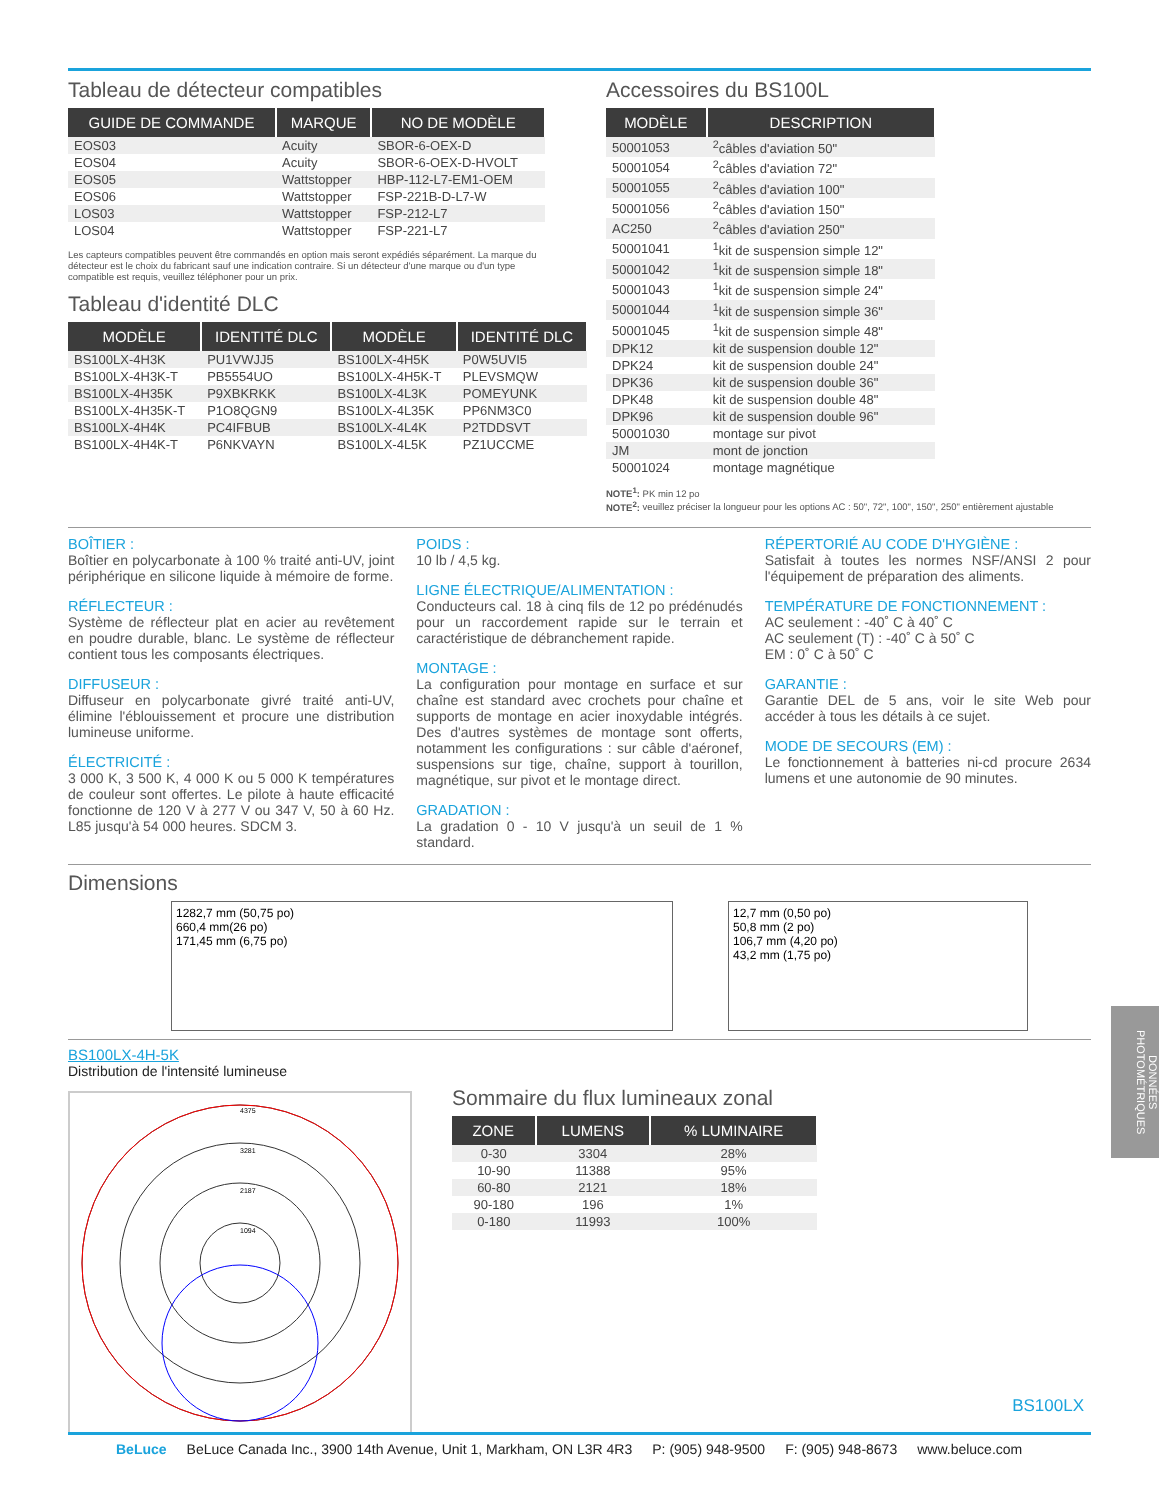Tableau de détecteur compatibles
| GUIDE DE COMMANDE | MARQUE | NO DE MODÈLE |
| --- | --- | --- |
| EOS03 | Acuity | SBOR-6-OEX-D |
| EOS04 | Acuity | SBOR-6-OEX-D-HVOLT |
| EOS05 | Wattstopper | HBP-112-L7-EM1-OEM |
| EOS06 | Wattstopper | FSP-221B-D-L7-W |
| LOS03 | Wattstopper | FSP-212-L7 |
| LOS04 | Wattstopper | FSP-221-L7 |
Les capteurs compatibles peuvent être commandés en option mais seront expédiés séparément. La marque du détecteur est le choix du fabricant sauf une indication contraire. Si un détecteur d'une marque ou d'un type compatible est requis, veuillez téléphoner pour un prix.
Tableau d'identité DLC
| MODÈLE | IDENTITÉ DLC | MODÈLE | IDENTITÉ DLC |
| --- | --- | --- | --- |
| BS100LX-4H3K | PU1VWJJ5 | BS100LX-4H5K | P0W5UVI5 |
| BS100LX-4H3K-T | PB5554UO | BS100LX-4H5K-T | PLEVSMQW |
| BS100LX-4H35K | P9XBKRKK | BS100LX-4L3K | POMEYUNK |
| BS100LX-4H35K-T | P1O8QGN9 | BS100LX-4L35K | PP6NM3C0 |
| BS100LX-4H4K | PC4IFBUB | BS100LX-4L4K | P2TDDSVT |
| BS100LX-4H4K-T | P6NKVAYN | BS100LX-4L5K | PZ1UCCME |
Accessoires du BS100L
| MODÈLE | DESCRIPTION |
| --- | --- |
| 50001053 | <sup>2</sup> câbles d'aviation 50" |
| 50001054 | <sup>2</sup> câbles d'aviation 72" |
| 50001055 | <sup>2</sup> câbles d'aviation 100" |
| 50001056 | <sup>2</sup> câbles d'aviation 150" |
| AC250 | <sup>2</sup> câbles d'aviation 250" |
| 50001041 | <sup>1</sup> kit de suspension simple 12" |
| 50001042 | <sup>1</sup> kit de suspension simple 18" |
| 50001043 | <sup>1</sup> kit de suspension simple 24" |
| 50001044 | <sup>1</sup> kit de suspension simple 36" |
| 50001045 | <sup>1</sup> kit de suspension simple 48" |
| DPK12 | kit de suspension double 12" |
| DPK24 | kit de suspension double 24" |
| DPK36 | kit de suspension double 36" |
| DPK48 | kit de suspension double 48" |
| DPK96 | kit de suspension double 96" |
| 50001030 | montage sur pivot |
| JM | mont de jonction |
| 50001024 | montage magnétique |
NOTE<sup>1</sup>: PK min 12 po
NOTE<sup>2</sup>: veuillez préciser la longueur pour les options AC : 50", 72", 100", 150", 250" entièrement ajustable
BOÎTIER :
Boîtier en polycarbonate à 100 % traité anti-UV, joint périphérique en silicone liquide à mémoire de forme.
RÉFLECTEUR :
Système de réflecteur plat en acier au revêtement en poudre durable, blanc. Le système de réflecteur contient tous les composants électriques.
DIFFUSEUR :
Diffuseur en polycarbonate givré traité anti-UV, élimine l'éblouissement et procure une distribution lumineuse uniforme.
ÉLECTRICITÉ :
3 000 K, 3 500 K, 4 000 K ou 5 000 K températures de couleur sont offertes. Le pilote à haute efficacité fonctionne de 120 V à 277 V ou 347 V, 50 à 60 Hz. L85 jusqu'à 54 000 heures. SDCM 3.
POIDS :
10 lb / 4,5 kg.
LIGNE ÉLECTRIQUE/ALIMENTATION :
Conducteurs cal. 18 à cinq fils de 12 po prédénudés pour un raccordement rapide sur le terrain et caractéristique de débranchement rapide.
MONTAGE :
La configuration pour montage en surface et sur chaîne est standard avec crochets pour chaîne et supports de montage en acier inoxydable intégrés. Des d'autres systèmes de montage sont offerts, notamment les configurations : sur câble d'aéronef, suspensions sur tige, chaîne, support à tourillon, magnétique, sur pivot et le montage direct.
GRADATION :
La gradation 0 - 10 V jusqu'à un seuil de 1 % standard.
RÉPERTORIÉ AU CODE D'HYGIÈNE :
Satisfait à toutes les normes NSF/ANSI 2 pour l'équipement de préparation des aliments.
TEMPÉRATURE DE FONCTIONNEMENT :
AC seulement : -40˚ C à 40˚ C
AC seulement (T) : -40˚ C à 50˚ C
EM : 0˚ C à 50˚ C
GARANTIE :
Garantie DEL de 5 ans, voir le site Web pour accéder à tous les détails à ce sujet.
MODE DE SECOURS (EM) :
Le fonctionnement à batteries ni-cd procure 2634 lumens et une autonomie de 90 minutes.
Dimensions
1282,7 mm (50,75 po)
660,4 mm(26 po)
171,45 mm (6,75 po)
12,7 mm (0,50 po)
50,8 mm (2 po)
106,7 mm (4,20 po)
43,2 mm (1,75 po)
BS100LX-4H-5K
Distribution de l'intensité lumineuse
4375
3281
2187
1094
Sommaire du flux lumineaux zonal
| ZONE | LUMENS | % LUMINAIRE |
| --- | --- | --- |
| 0-30 | 3304 | 28% |
| 10-90 | 11388 | 95% |
| 60-80 | 2121 | 18% |
| 90-180 | 196 | 1% |
| 0-180 | 11993 | 100% |
DONNÉES PHOTOMÉTRIQUES
BS100LX
BeLuce BeLuce Canada Inc., 3900 14th Avenue, Unit 1, Markham, ON L3R 4R3 P: (905) 948-9500 F: (905) 948-8673 www.beluce.com